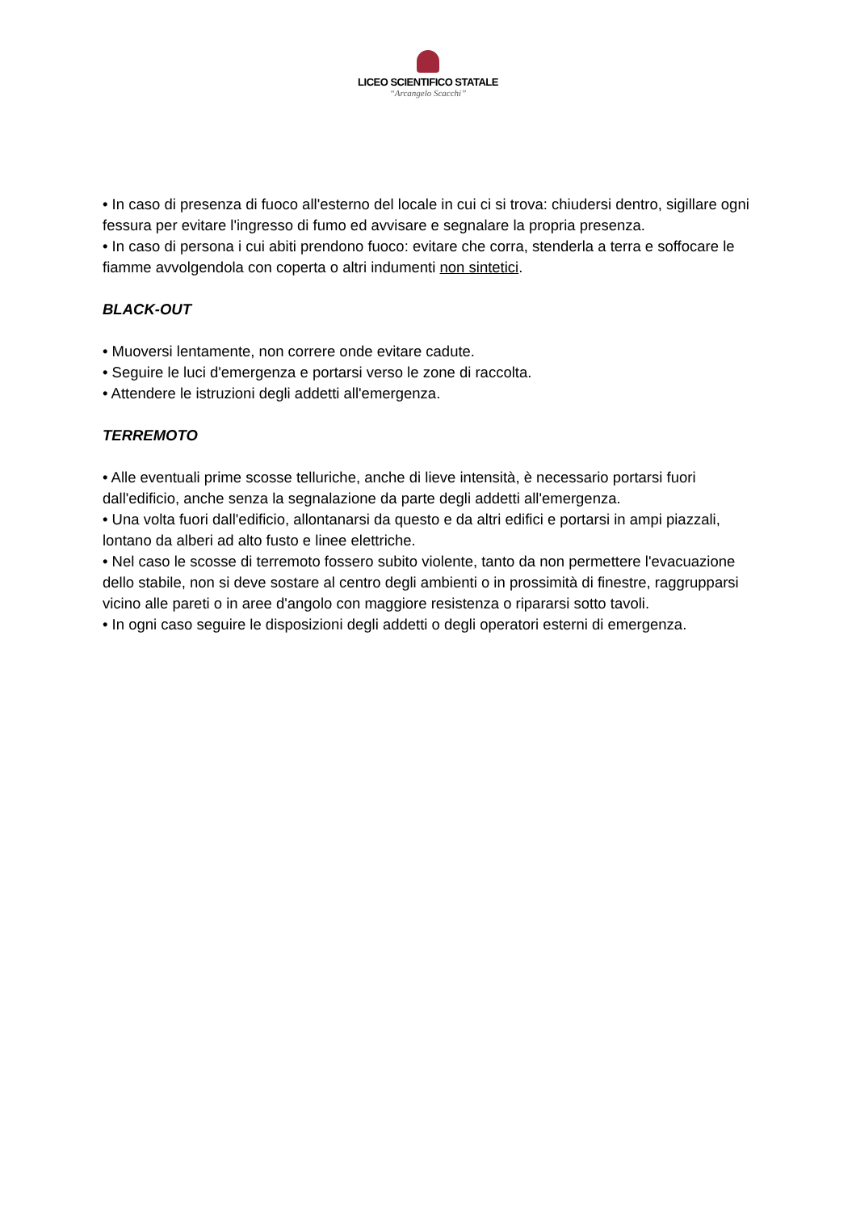LICEO SCIENTIFICO STATALE
“Arcangelo Scacchi”
• In caso di presenza di fuoco all'esterno del locale in cui ci si trova: chiudersi dentro, sigillare ogni fessura per evitare l'ingresso di fumo ed avvisare e segnalare la propria presenza.
• In caso di persona i cui abiti prendono fuoco: evitare che corra, stenderla a terra e soffocare le fiamme avvolgendola con coperta o altri indumenti non sintetici.
BLACK-OUT
• Muoversi lentamente, non correre onde evitare cadute.
• Seguire le luci d'emergenza e portarsi verso le zone di raccolta.
• Attendere le istruzioni degli addetti all'emergenza.
TERREMOTO
• Alle eventuali prime scosse telluriche, anche di lieve intensità, è necessario portarsi fuori dall'edificio, anche senza la segnalazione da parte degli addetti all'emergenza.
• Una volta fuori dall'edificio, allontanarsi da questo e da altri edifici e portarsi in ampi piazzali, lontano da alberi ad alto fusto e linee elettriche.
• Nel caso le scosse di terremoto fossero subito violente, tanto da non permettere l'evacuazione dello stabile, non si deve sostare al centro degli ambienti o in prossimità di finestre, raggrupparsi vicino alle pareti o in aree d'angolo con maggiore resistenza o ripararsi sotto tavoli.
• In ogni caso seguire le disposizioni degli addetti o degli operatori esterni di emergenza.